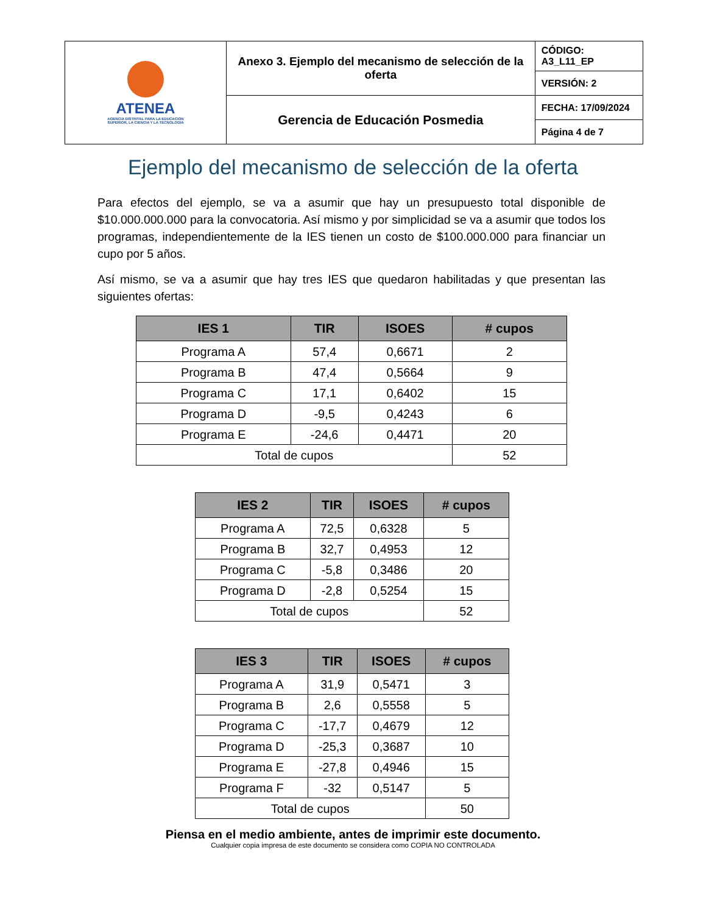| ATENEA AGENCIA DISTRITAL PARA LA EDUCACIÓN SUPERIOR, LA CIENCIA Y LA TECNOLOGÍA | Anexo 3. Ejemplo del mecanismo de selección de la oferta | CÓDIGO: A3_L11_EP |
| | | VERSIÓN: 2 |
| | Gerencia de Educación Posmedia | FECHA: 17/09/2024 |
| | | Página 4 de 7 |
Ejemplo del mecanismo de selección de la oferta
Para efectos del ejemplo, se va a asumir que hay un presupuesto total disponible de $10.000.000.000 para la convocatoria. Así mismo y por simplicidad se va a asumir que todos los programas, independientemente de la IES tienen un costo de $100.000.000 para financiar un cupo por 5 años.
Así mismo, se va a asumir que hay tres IES que quedaron habilitadas y que presentan las siguientes ofertas:
| IES 1 | TIR | ISOES | # cupos |
| --- | --- | --- | --- |
| Programa A | 57,4 | 0,6671 | 2 |
| Programa B | 47,4 | 0,5664 | 9 |
| Programa C | 17,1 | 0,6402 | 15 |
| Programa D | -9,5 | 0,4243 | 6 |
| Programa E | -24,6 | 0,4471 | 20 |
| Total de cupos | | | 52 |
| IES 2 | TIR | ISOES | # cupos |
| --- | --- | --- | --- |
| Programa A | 72,5 | 0,6328 | 5 |
| Programa B | 32,7 | 0,4953 | 12 |
| Programa C | -5,8 | 0,3486 | 20 |
| Programa D | -2,8 | 0,5254 | 15 |
| Total de cupos | | | 52 |
| IES 3 | TIR | ISOES | # cupos |
| --- | --- | --- | --- |
| Programa A | 31,9 | 0,5471 | 3 |
| Programa B | 2,6 | 0,5558 | 5 |
| Programa C | -17,7 | 0,4679 | 12 |
| Programa D | -25,3 | 0,3687 | 10 |
| Programa E | -27,8 | 0,4946 | 15 |
| Programa F | -32 | 0,5147 | 5 |
| Total de cupos | | | 50 |
Piensa en el medio ambiente, antes de imprimir este documento.
Cualquier copia impresa de este documento se considera como COPIA NO CONTROLADA